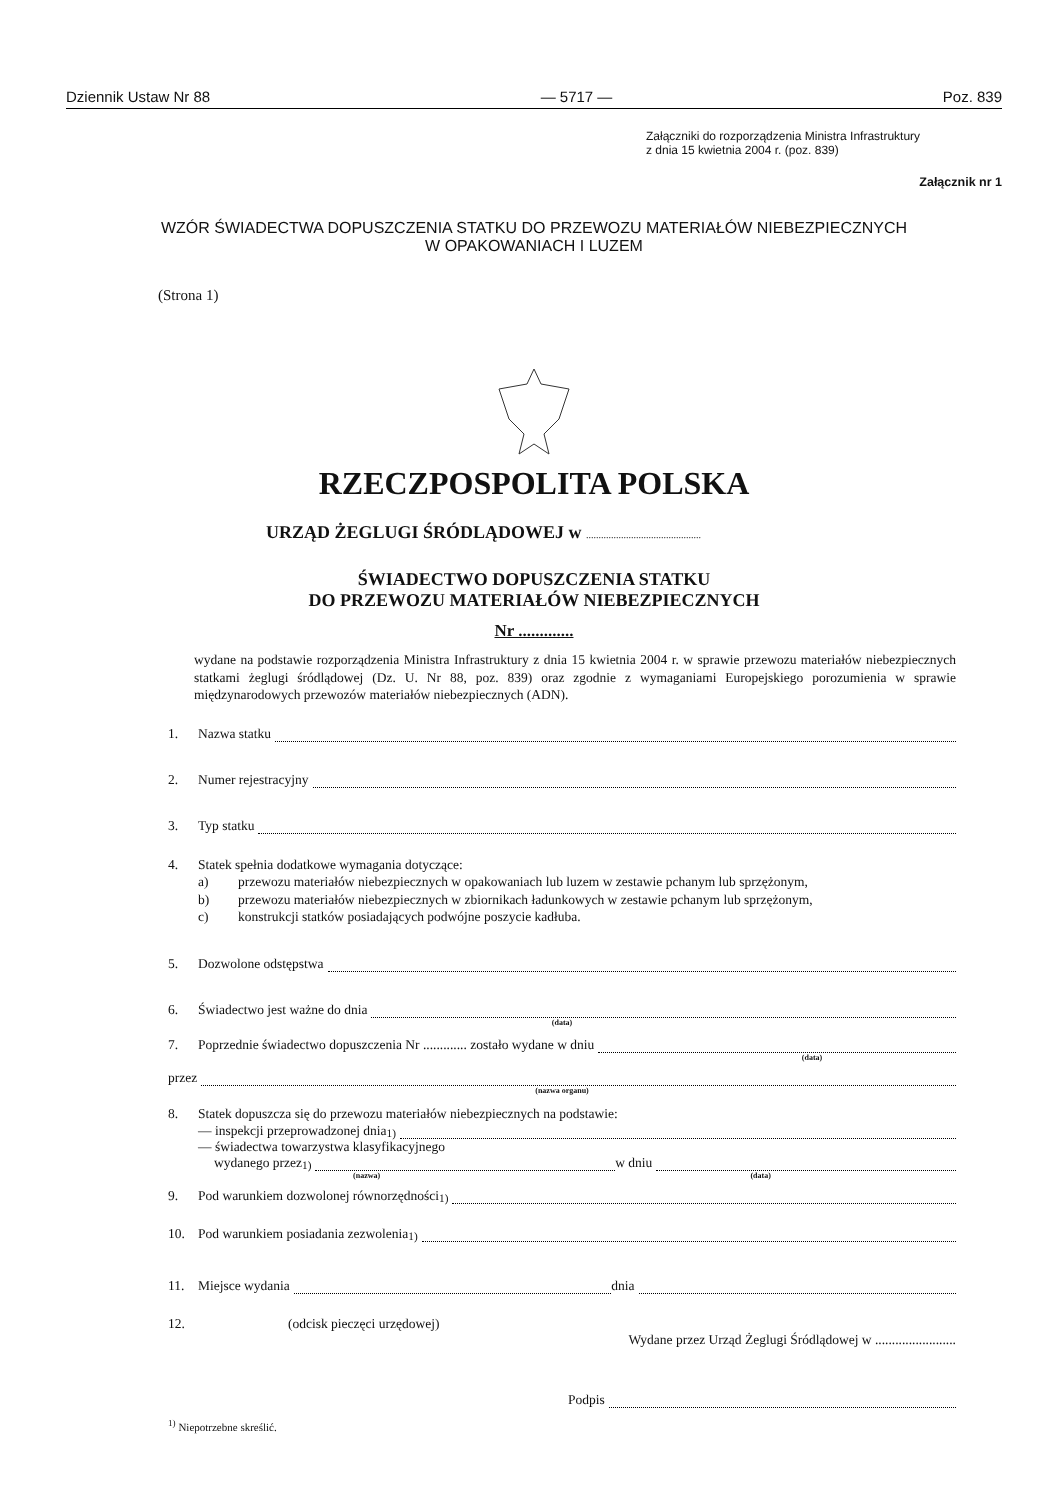Dziennik Ustaw Nr 88 — 5717 — Poz. 839
Załączniki do rozporządzenia Ministra Infrastruktury
z dnia 15 kwietnia 2004 r. (poz. 839)
Załącznik nr 1
WZÓR ŚWIADECTWA DOPUSZCZENIA STATKU DO PRZEWOZU MATERIAŁÓW NIEBEZPIECZNYCH
W OPAKOWANIACH I LUZEM
(Strona 1)
RZECZPOSPOLITA POLSKA
URZĄD ŻEGLUGI ŚRÓDLĄDOWEJ w ..............................................
ŚWIADECTWO DOPUSZCZENIA STATKU
DO PRZEWOZU MATERIAŁÓW NIEBEZPIECZNYCH
Nr .............
wydane na podstawie rozporządzenia Ministra Infrastruktury z dnia 15 kwietnia 2004 r. w sprawie przewozu materiałów niebezpiecznych statkami żeglugi śródlądowej (Dz. U. Nr 88, poz. 839) oraz zgodnie z wymaganiami Europejskiego porozumienia w sprawie międzynarodowych przewozów materiałów niebezpiecznych (ADN).
1. Nazwa statku
2. Numer rejestracyjny
3. Typ statku
4. Statek spełnia dodatkowe wymagania dotyczące:
a) przewozu materiałów niebezpiecznych w opakowaniach lub luzem w zestawie pchanym lub sprzężonym,
b) przewozu materiałów niebezpiecznych w zbiornikach ładunkowych w zestawie pchanym lub sprzężonym,
c) konstrukcji statków posiadających podwójne poszycie kadłuba.
5. Dozwolone odstępstwa
6. Świadectwo jest ważne do dnia
(data)
7. Poprzednie świadectwo dopuszczenia Nr ............. zostało wydane w dniu
(data)
przez
(nazwa organu)
8. Statek dopuszcza się do przewozu materiałów niebezpiecznych na podstawie:
— inspekcji przeprowadzonej dnia<sup>1)</sup>
— świadectwa towarzystwa klasyfikacyjnego
wydanego przez<sup>1)</sup> w dniu
(nazwa) (data)
9. Pod warunkiem dozwolonej równorzędności <sup>1)</sup>
10. Pod warunkiem posiadania zezwolenia <sup>1)</sup>
11. Miejsce wydania dnia
12. (odcisk pieczęci urzędowej)
Wydane przez Urząd Żeglugi Śródlądowej w ........................
Podpis
<sup>1)</sup> Niepotrzebne skreślić.